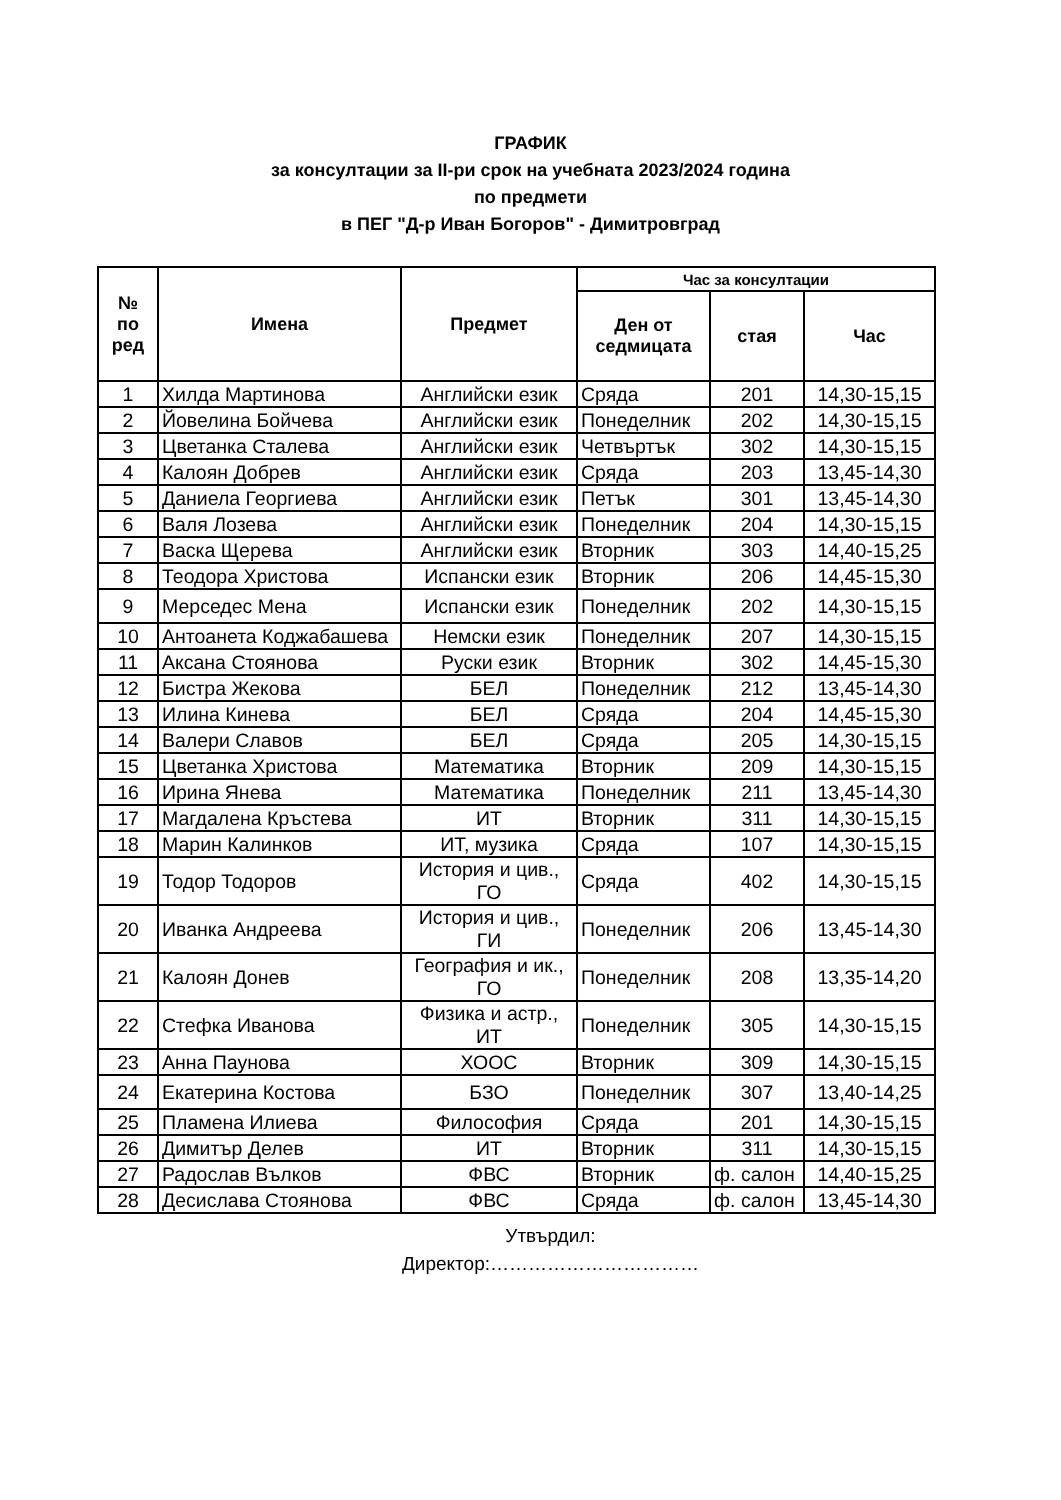ГРАФИК
за консултации за II-ри срок на учебната 2023/2024 година
по предмети
в ПЕГ "Д-р Иван Богоров" - Димитровград
| № по ред | Имена | Предмет | Час за консултации | | |
| --- | --- | --- | --- | --- | --- |
| | | | Ден от седмицата | стая | Час |
| 1 | Хилда Мартинова | Английски език | Сряда | 201 | 14,30-15,15 |
| 2 | Йовелина Бойчева | Английски език | Понеделник | 202 | 14,30-15,15 |
| 3 | Цветанка Сталева | Английски език | Четвъртък | 302 | 14,30-15,15 |
| 4 | Калоян Добрев | Английски език | Сряда | 203 | 13,45-14,30 |
| 5 | Даниела Георгиева | Английски език | Петък | 301 | 13,45-14,30 |
| 6 | Валя Лозева | Английски език | Понеделник | 204 | 14,30-15,15 |
| 7 | Васка Щерева | Английски език | Вторник | 303 | 14,40-15,25 |
| 8 | Теодора Христова | Испански език | Вторник | 206 | 14,45-15,30 |
| 9 | Мерседес Мена | Испански език | Понеделник | 202 | 14,30-15,15 |
| 10 | Антоанета Коджабашева | Немски език | Понеделник | 207 | 14,30-15,15 |
| 11 | Аксана Стоянова | Руски език | Вторник | 302 | 14,45-15,30 |
| 12 | Бистра Жекова | БЕЛ | Понеделник | 212 | 13,45-14,30 |
| 13 | Илина Кинева | БЕЛ | Сряда | 204 | 14,45-15,30 |
| 14 | Валери Славов | БЕЛ | Сряда | 205 | 14,30-15,15 |
| 15 | Цветанка Христова | Математика | Вторник | 209 | 14,30-15,15 |
| 16 | Ирина Янева | Математика | Понеделник | 211 | 13,45-14,30 |
| 17 | Магдалена Кръстева | ИТ | Вторник | 311 | 14,30-15,15 |
| 18 | Марин Калинков | ИТ, музика | Сряда | 107 | 14,30-15,15 |
| 19 | Тодор Тодоров | История и цив., ГО | Сряда | 402 | 14,30-15,15 |
| 20 | Иванка Андреева | История и цив., ГИ | Понеделник | 206 | 13,45-14,30 |
| 21 | Калоян Донев | География и ик., ГО | Понеделник | 208 | 13,35-14,20 |
| 22 | Стефка Иванова | Физика и астр., ИТ | Понеделник | 305 | 14,30-15,15 |
| 23 | Анна Паунова | ХООС | Вторник | 309 | 14,30-15,15 |
| 24 | Екатерина Костова | БЗО | Понеделник | 307 | 13,40-14,25 |
| 25 | Пламена Илиева | Философия | Сряда | 201 | 14,30-15,15 |
| 26 | Димитър Делев | ИТ | Вторник | 311 | 14,30-15,15 |
| 27 | Радослав Вълков | ФВС | Вторник | ф. салон | 14,40-15,25 |
| 28 | Десислава Стоянова | ФВС | Сряда | ф. салон | 13,45-14,30 |
Утвърдил:
Директор:……………………………